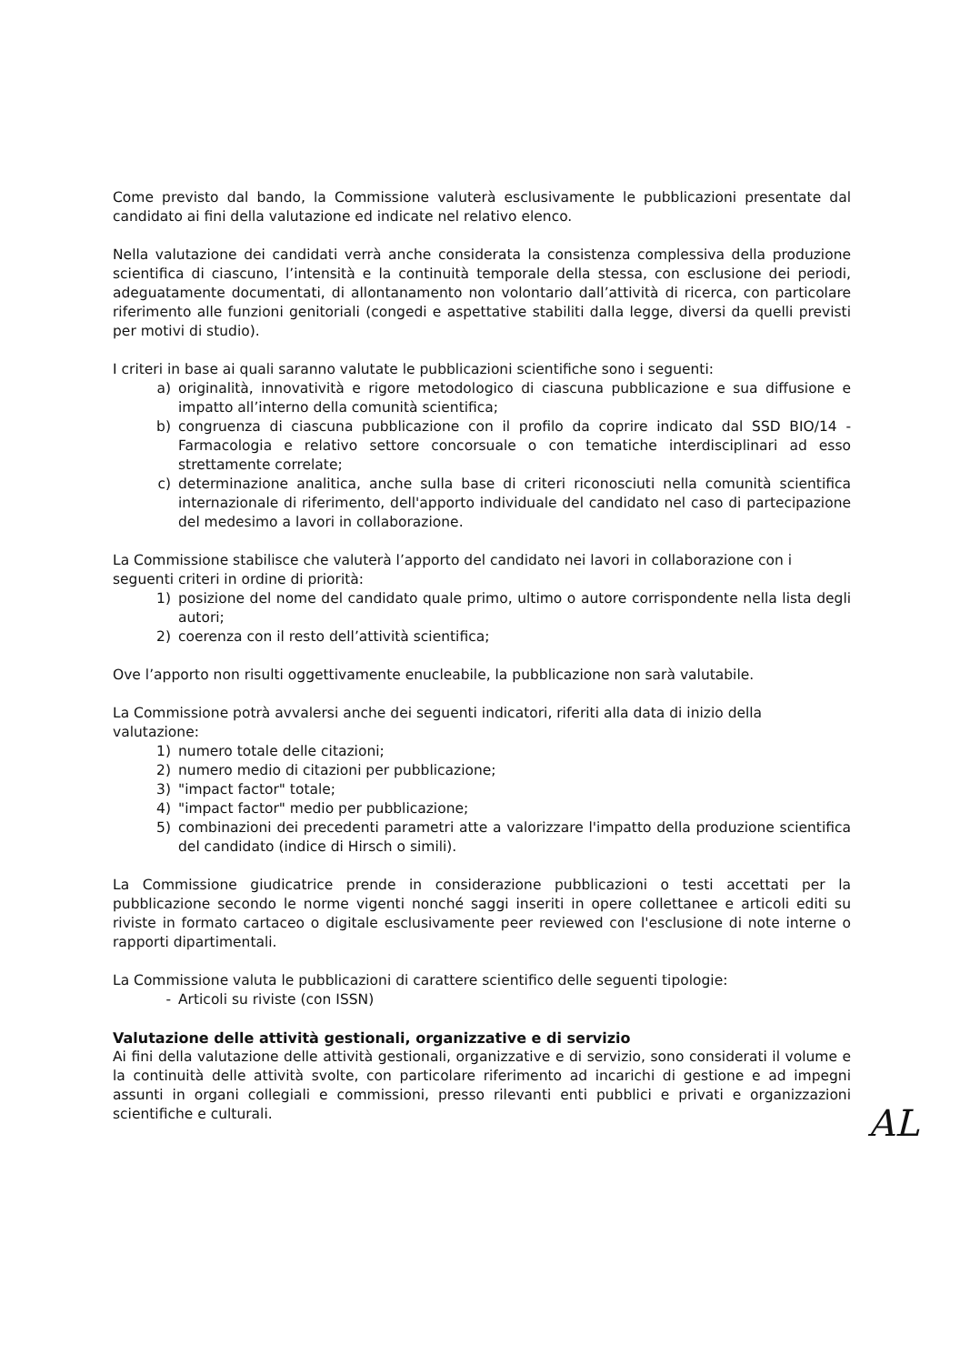Come previsto dal bando, la Commissione valuterà esclusivamente le pubblicazioni presentate dal candidato ai fini della valutazione ed indicate nel relativo elenco.
Nella valutazione dei candidati verrà anche considerata la consistenza complessiva della produzione scientifica di ciascuno, l’intensità e la continuità temporale della stessa, con esclusione dei periodi, adeguatamente documentati, di allontanamento non volontario dall’attività di ricerca, con particolare riferimento alle funzioni genitoriali (congedi e aspettative stabiliti dalla legge, diversi da quelli previsti per motivi di studio).
I criteri in base ai quali saranno valutate le pubblicazioni scientifiche sono i seguenti:
a) originalità, innovatività e rigore metodologico di ciascuna pubblicazione e sua diffusione e impatto all’interno della comunità scientifica;
b) congruenza di ciascuna pubblicazione con il profilo da coprire indicato dal SSD BIO/14 - Farmacologia e relativo settore concorsuale o con tematiche interdisciplinari ad esso strettamente correlate;
c) determinazione analitica, anche sulla base di criteri riconosciuti nella comunità scientifica internazionale di riferimento, dell'apporto individuale del candidato nel caso di partecipazione del medesimo a lavori in collaborazione.
La Commissione stabilisce che valuterà l’apporto del candidato nei lavori in collaborazione con i seguenti criteri in ordine di priorità:
1) posizione del nome del candidato quale primo, ultimo o autore corrispondente nella lista degli autori;
2) coerenza con il resto dell’attività scientifica;
Ove l’apporto non risulti oggettivamente enucleabile, la pubblicazione non sarà valutabile.
La Commissione potrà avvalersi anche dei seguenti indicatori, riferiti alla data di inizio della valutazione:
1) numero totale delle citazioni;
2) numero medio di citazioni per pubblicazione;
3) "impact factor" totale;
4) "impact factor" medio per pubblicazione;
5) combinazioni dei precedenti parametri atte a valorizzare l'impatto della produzione scientifica del candidato (indice di Hirsch o simili).
La Commissione giudicatrice prende in considerazione pubblicazioni o testi accettati per la pubblicazione secondo le norme vigenti nonché saggi inseriti in opere collettanee e articoli editi su riviste in formato cartaceo o digitale esclusivamente peer reviewed con l'esclusione di note interne o rapporti dipartimentali.
La Commissione valuta le pubblicazioni di carattere scientifico delle seguenti tipologie:
- Articoli su riviste (con ISSN)
Valutazione delle attività gestionali, organizzative e di servizio
Ai fini della valutazione delle attività gestionali, organizzative e di servizio, sono considerati il volume e la continuità delle attività svolte, con particolare riferimento ad incarichi di gestione e ad impegni assunti in organi collegiali e commissioni, presso rilevanti enti pubblici e privati e organizzazioni scientifiche e culturali.
AL